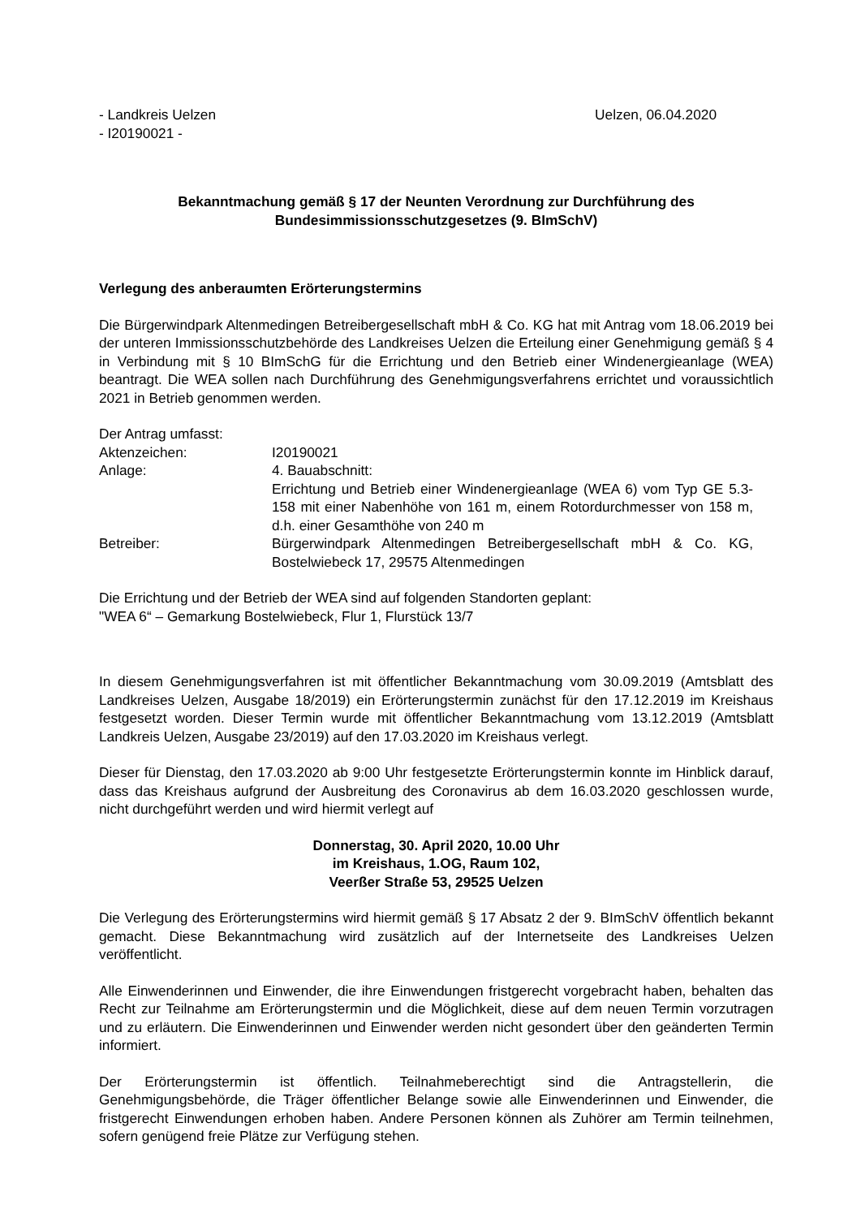- Landkreis Uelzen Uelzen, 06.04.2020
- I20190021 -
Bekanntmachung gemäß § 17 der Neunten Verordnung zur Durchführung des
Bundesimmissionsschutzgesetzes (9. BImSchV)
Verlegung des anberaumten Erörterungstermins
Die Bürgerwindpark Altenmedingen Betreibergesellschaft mbH & Co. KG hat mit Antrag vom 18.06.2019 bei der unteren Immissionsschutzbehörde des Landkreises Uelzen die Erteilung einer Genehmigung gemäß § 4 in Verbindung mit § 10 BImSchG für die Errichtung und den Betrieb einer Windenergieanlage (WEA) beantragt. Die WEA sollen nach Durchführung des Genehmigungsverfahrens errichtet und voraussichtlich 2021 in Betrieb genommen werden.
Der Antrag umfasst:
| Aktenzeichen: | I20190021 |
| Anlage: | 4. Bauabschnitt: Errichtung und Betrieb einer Windenergieanlage (WEA 6) vom Typ GE 5.3-158 mit einer Nabenhöhe von 161 m, einem Rotordurchmesser von 158 m, d.h. einer Gesamthöhe von 240 m |
| Betreiber: | Bürgerwindpark Altenmedingen Betreibergesellschaft mbH & Co. KG, Bostelwiebeck 17, 29575 Altenmedingen |
Die Errichtung und der Betrieb der WEA sind auf folgenden Standorten geplant:
"WEA 6“ – Gemarkung Bostelwiebeck, Flur 1, Flurstück 13/7
In diesem Genehmigungsverfahren ist mit öffentlicher Bekanntmachung vom 30.09.2019 (Amtsblatt des Landkreises Uelzen, Ausgabe 18/2019) ein Erörterungstermin zunächst für den 17.12.2019 im Kreishaus festgesetzt worden. Dieser Termin wurde mit öffentlicher Bekanntmachung vom 13.12.2019 (Amtsblatt Landkreis Uelzen, Ausgabe 23/2019) auf den 17.03.2020 im Kreishaus verlegt.
Dieser für Dienstag, den 17.03.2020 ab 9:00 Uhr festgesetzte Erörterungstermin konnte im Hinblick darauf, dass das Kreishaus aufgrund der Ausbreitung des Coronavirus ab dem 16.03.2020 geschlossen wurde, nicht durchgeführt werden und wird hiermit verlegt auf
Donnerstag, 30. April 2020, 10.00 Uhr
im Kreishaus, 1.OG, Raum 102,
Veerßer Straße 53, 29525 Uelzen
Die Verlegung des Erörterungstermins wird hiermit gemäß § 17 Absatz 2 der 9. BImSchV öffentlich bekannt gemacht. Diese Bekanntmachung wird zusätzlich auf der Internetseite des Landkreises Uelzen veröffentlicht.
Alle Einwenderinnen und Einwender, die ihre Einwendungen fristgerecht vorgebracht haben, behalten das Recht zur Teilnahme am Erörterungstermin und die Möglichkeit, diese auf dem neuen Termin vorzutragen und zu erläutern. Die Einwenderinnen und Einwender werden nicht gesondert über den geänderten Termin informiert.
Der Erörterungstermin ist öffentlich. Teilnahmeberechtigt sind die Antragstellerin, die Genehmigungsbehörde, die Träger öffentlicher Belange sowie alle Einwenderinnen und Einwender, die fristgerecht Einwendungen erhoben haben. Andere Personen können als Zuhörer am Termin teilnehmen, sofern genügend freie Plätze zur Verfügung stehen.